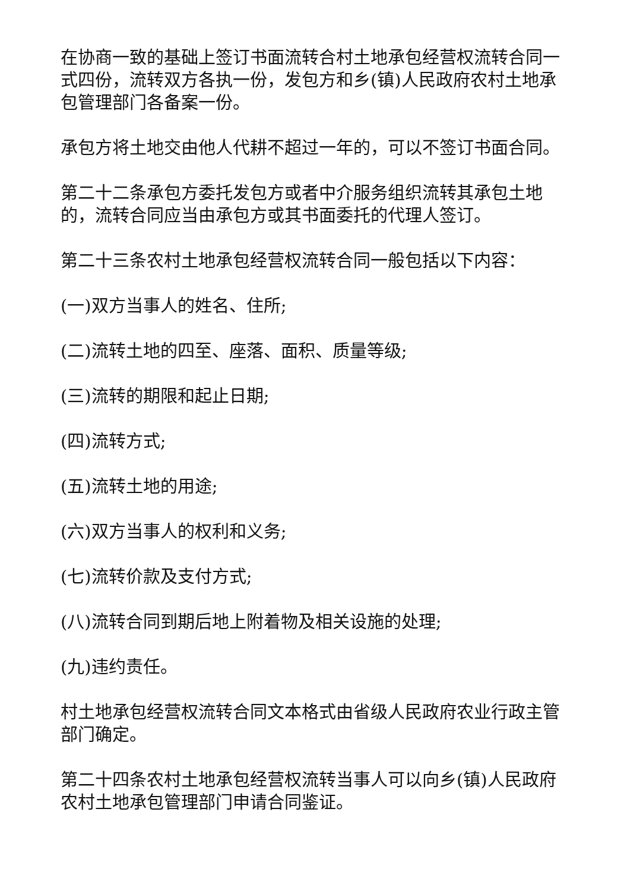在协商一致的基础上签订书面流转合村土地承包经营权流转合同一式四份，流转双方各执一份，发包方和乡(镇)人民政府农村土地承包管理部门各备案一份。
承包方将土地交由他人代耕不超过一年的，可以不签订书面合同。
第二十二条承包方委托发包方或者中介服务组织流转其承包土地的，流转合同应当由承包方或其书面委托的代理人签订。
第二十三条农村土地承包经营权流转合同一般包括以下内容：
(一)双方当事人的姓名、住所;
(二)流转土地的四至、座落、面积、质量等级;
(三)流转的期限和起止日期;
(四)流转方式;
(五)流转土地的用途;
(六)双方当事人的权利和义务;
(七)流转价款及支付方式;
(八)流转合同到期后地上附着物及相关设施的处理;
(九)违约责任。
村土地承包经营权流转合同文本格式由省级人民政府农业行政主管部门确定。
第二十四条农村土地承包经营权流转当事人可以向乡(镇)人民政府农村土地承包管理部门申请合同鉴证。